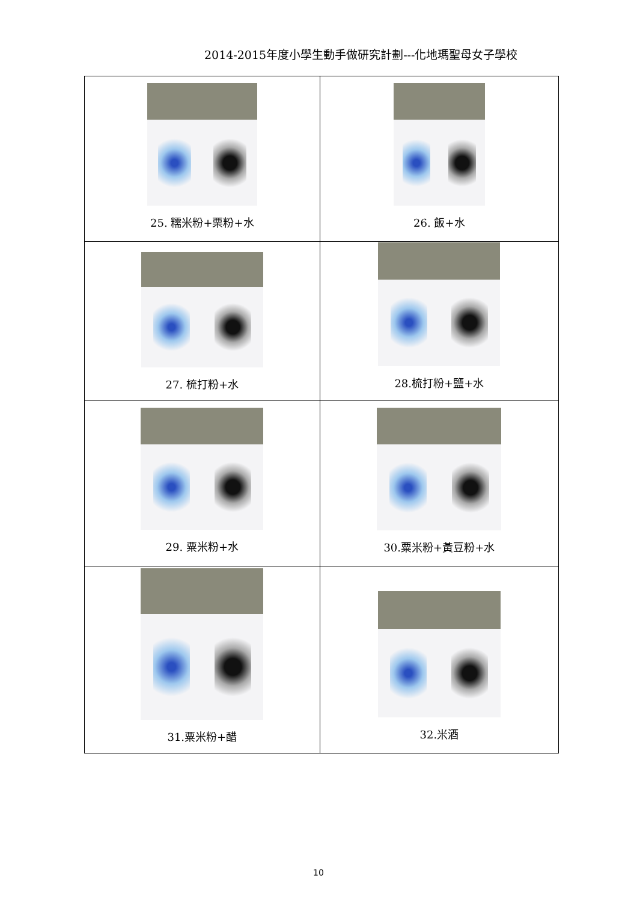2014-2015年度小學生動手做研究計劃---化地瑪聖母女子學校
| 25. 糯米粉+栗粉+水 | 26. 飯+水 |
| 27. 梳打粉+水 | 28.梳打粉+鹽+水 |
| 29. 粟米粉+水 | 30.粟米粉+黃豆粉+水 |
| 31.粟米粉+醋 | 32.米酒 |
10